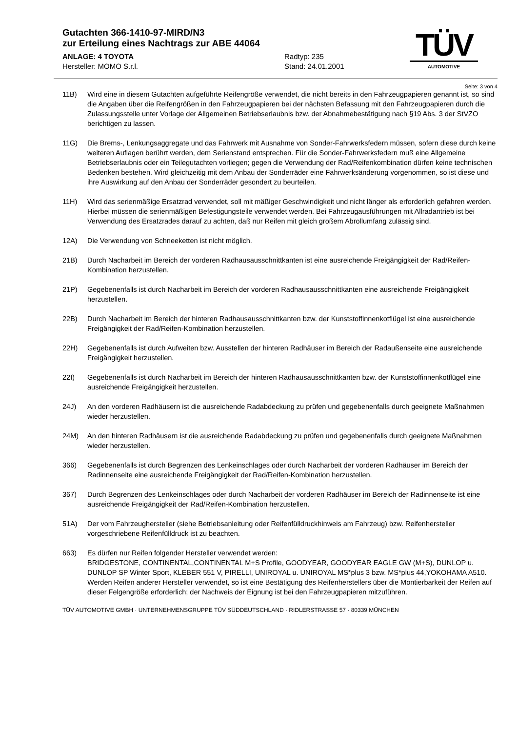Gutachten 366-1410-97-MIRD/N3
zur Erteilung eines Nachtrags zur ABE 44064
ANLAGE: 4 TOYOTA Radtyp: 235
Hersteller: MOMO S.r.l. Stand: 24.01.2001
TÜV
AUTOMOTIVE
Seite: 3 von 4
11B) Wird eine in diesem Gutachten aufgeführte Reifengröße verwendet, die nicht bereits in den Fahrzeugpapieren genannt ist, so sind die Angaben über die Reifengrößen in den Fahrzeugpapieren bei der nächsten Befassung mit den Fahrzeugpapieren durch die Zulassungsstelle unter Vorlage der Allgemeinen Betriebserlaubnis bzw. der Abnahmebestätigung nach §19 Abs. 3 der StVZO berichtigen zu lassen.
11G) Die Brems-, Lenkungsaggregate und das Fahrwerk mit Ausnahme von Sonder-Fahrwerksfedern müssen, sofern diese durch keine weiteren Auflagen berührt werden, dem Serienstand entsprechen. Für die Sonder-Fahrwerksfedern muß eine Allgemeine Betriebserlaubnis oder ein Teilegutachten vorliegen; gegen die Verwendung der Rad/Reifenkombination dürfen keine technischen Bedenken bestehen. Wird gleichzeitig mit dem Anbau der Sonderräder eine Fahrwerksänderung vorgenommen, so ist diese und ihre Auswirkung auf den Anbau der Sonderräder gesondert zu beurteilen.
11H) Wird das serienmäßige Ersatzrad verwendet, soll mit mäßiger Geschwindigkeit und nicht länger als erforderlich gefahren werden. Hierbei müssen die serienmäßigen Befestigungsteile verwendet werden. Bei Fahrzeugausführungen mit Allradantrieb ist bei Verwendung des Ersatzrades darauf zu achten, daß nur Reifen mit gleich großem Abrollumfang zulässig sind.
12A) Die Verwendung von Schneeketten ist nicht möglich.
21B) Durch Nacharbeit im Bereich der vorderen Radhausausschnittkanten ist eine ausreichende Freigängigkeit der Rad/Reifen-Kombination herzustellen.
21P) Gegebenenfalls ist durch Nacharbeit im Bereich der vorderen Radhausausschnittkanten eine ausreichende Freigängigkeit herzustellen.
22B) Durch Nacharbeit im Bereich der hinteren Radhausausschnittkanten bzw. der Kunststoffinnenkotflügel ist eine ausreichende Freigängigkeit der Rad/Reifen-Kombination herzustellen.
22H) Gegebenenfalls ist durch Aufweiten bzw. Ausstellen der hinteren Radhäuser im Bereich der Radaußenseite eine ausreichende Freigängigkeit herzustellen.
22I) Gegebenenfalls ist durch Nacharbeit im Bereich der hinteren Radhausausschnittkanten bzw. der Kunststoffinnenkotflügel eine ausreichende Freigängigkeit herzustellen.
24J) An den vorderen Radhäusern ist die ausreichende Radabdeckung zu prüfen und gegebenenfalls durch geeignete Maßnahmen wieder herzustellen.
24M) An den hinteren Radhäusern ist die ausreichende Radabdeckung zu prüfen und gegebenenfalls durch geeignete Maßnahmen wieder herzustellen.
366) Gegebenenfalls ist durch Begrenzen des Lenkeinschlages oder durch Nacharbeit der vorderen Radhäuser im Bereich der Radinnenseite eine ausreichende Freigängigkeit der Rad/Reifen-Kombination herzustellen.
367) Durch Begrenzen des Lenkeinschlages oder durch Nacharbeit der vorderen Radhäuser im Bereich der Radinnenseite ist eine ausreichende Freigängigkeit der Rad/Reifen-Kombination herzustellen.
51A) Der vom Fahrzeughersteller (siehe Betriebsanleitung oder Reifenfülldruckhinweis am Fahrzeug) bzw. Reifenhersteller vorgeschriebene Reifenfülldruck ist zu beachten.
663) Es dürfen nur Reifen folgender Hersteller verwendet werden:
BRIDGESTONE, CONTINENTAL,CONTINENTAL M+S Profile, GOODYEAR, GOODYEAR EAGLE GW (M+S), DUNLOP u. DUNLOP SP Winter Sport, KLEBER 551 V, PIRELLI, UNIROYAL u. UNIROYAL MS*plus 3 bzw. MS*plus 44,YOKOHAMA A510.
Werden Reifen anderer Hersteller verwendet, so ist eine Bestätigung des Reifenherstellers über die Montierbarkeit der Reifen auf dieser Felgengröße erforderlich; der Nachweis der Eignung ist bei den Fahrzeugpapieren mitzuführen.
TÜV AUTOMOTIVE GMBH · UNTERNEHMENSGRUPPE TÜV SÜDDEUTSCHLAND · RIDLERSTRASSE 57 · 80339 MÜNCHEN